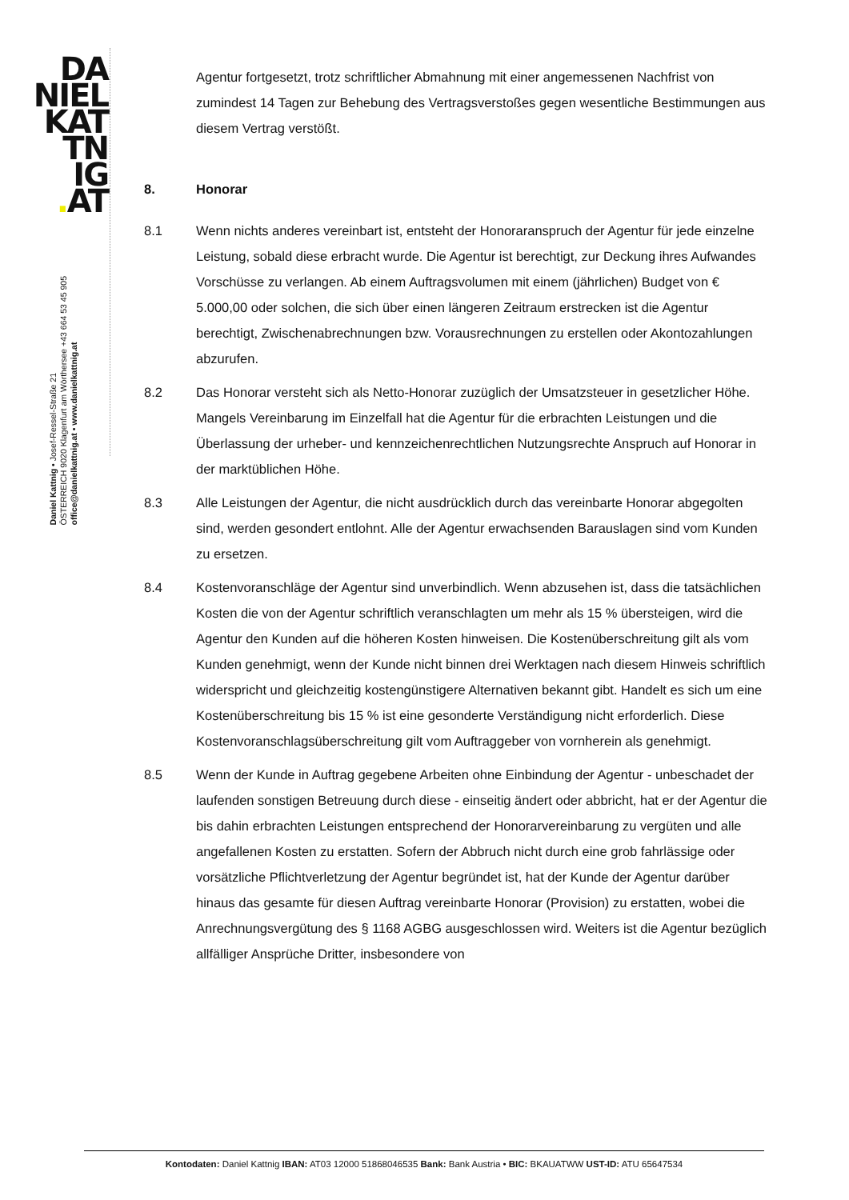DA
NIEL
KAT
TN
IG
. AT
Daniel Kattnig • Josef-Ressel-Straße 21
ÖSTERREICH 9020 Klagenfurt am Wörthersee +43 664 53 45 905
office@danielkattnig.at • www.danielkattnig.at
Agentur fortgesetzt, trotz schriftlicher Abmahnung mit einer angemessenen Nachfrist von zumindest 14 Tagen zur Behebung des Vertragsverstoßes gegen wesentliche Bestimmungen aus diesem Vertrag verstößt.
8. Honorar
8.1 Wenn nichts anderes vereinbart ist, entsteht der Honoraranspruch der Agentur für jede einzelne Leistung, sobald diese erbracht wurde. Die Agentur ist berechtigt, zur Deckung ihres Aufwandes Vorschüsse zu verlangen. Ab einem Auftragsvolumen mit einem (jährlichen) Budget von € 5.000,00 oder solchen, die sich über einen längeren Zeitraum erstrecken ist die Agentur berechtigt, Zwischenabrechnungen bzw. Vorausrechnungen zu erstellen oder Akontozahlungen abzurufen.
8.2 Das Honorar versteht sich als Netto-Honorar zuzüglich der Umsatzsteuer in gesetzlicher Höhe. Mangels Vereinbarung im Einzelfall hat die Agentur für die erbrachten Leistungen und die Überlassung der urheber- und kennzeichenrechtlichen Nutzungsrechte Anspruch auf Honorar in der marktüblichen Höhe.
8.3 Alle Leistungen der Agentur, die nicht ausdrücklich durch das vereinbarte Honorar abgegolten sind, werden gesondert entlohnt. Alle der Agentur erwachsenden Barauslagen sind vom Kunden zu ersetzen.
8.4 Kostenvoranschläge der Agentur sind unverbindlich. Wenn abzusehen ist, dass die tatsächlichen Kosten die von der Agentur schriftlich veranschlagten um mehr als 15 % übersteigen, wird die Agentur den Kunden auf die höheren Kosten hinweisen. Die Kostenüberschreitung gilt als vom Kunden genehmigt, wenn der Kunde nicht binnen drei Werktagen nach diesem Hinweis schriftlich widerspricht und gleichzeitig kostengünstigere Alternativen bekannt gibt. Handelt es sich um eine Kostenüberschreitung bis 15 % ist eine gesonderte Verständigung nicht erforderlich. Diese Kostenvoranschlagsüberschreitung gilt vom Auftraggeber von vornherein als genehmigt.
8.5 Wenn der Kunde in Auftrag gegebene Arbeiten ohne Einbindung der Agentur - unbeschadet der laufenden sonstigen Betreuung durch diese - einseitig ändert oder abbricht, hat er der Agentur die bis dahin erbrachten Leistungen entsprechend der Honorarvereinbarung zu vergüten und alle angefallenen Kosten zu erstatten. Sofern der Abbruch nicht durch eine grob fahrlässige oder vorsätzliche Pflichtverletzung der Agentur begründet ist, hat der Kunde der Agentur darüber hinaus das gesamte für diesen Auftrag vereinbarte Honorar (Provision) zu erstatten, wobei die Anrechnungsvergütung des § 1168 AGBG ausgeschlossen wird. Weiters ist die Agentur bezüglich allfälliger Ansprüche Dritter, insbesondere von
Kontodaten: Daniel Kattnig IBAN: AT03 12000 51868046535 Bank: Bank Austria • BIC: BKAUATWW UST-ID: ATU 65647534